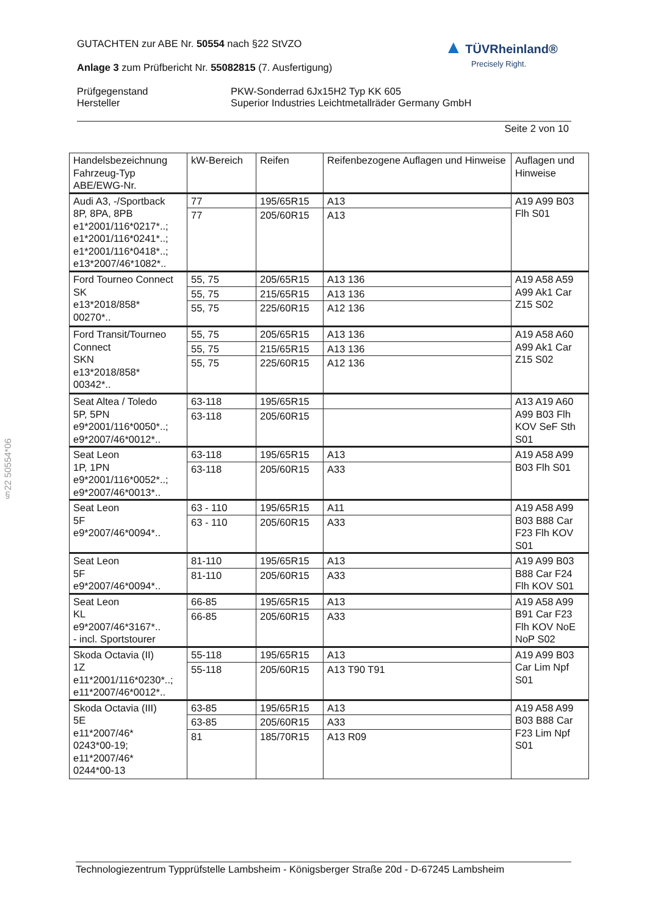GUTACHTEN zur ABE Nr. 50554 nach §22 StVZO
Anlage 3 zum Prüfbericht Nr. 55082815 (7. Ausfertigung)
Prüfgegenstand PKW-Sonderrad 6Jx15H2 Typ KK 605
Hersteller Superior Industries Leichtmetallräder Germany GmbH
Seite 2 von 10
▲ TÜVRheinland®
Precisely Right.
§22 50554*06
| Handelsbezeichnung Fahrzeug-Typ ABE/EWG-Nr. | kW-Bereich | Reifen | Reifenbezogene Auflagen und Hinweise | Auflagen und Hinweise |
| --- | --- | --- | --- | --- |
| Audi A3, -/Sportback 8P, 8PA, 8PB e1*2001/116*0217*..; e1*2001/116*0241*..; e1*2001/116*0418*..; e13*2007/46*1082*.. | 77 | 195/65R15 | A13 | A19 A99 B03 Flh S01 |
| | 77 | 205/60R15 | A13 | |
| Ford Tourneo Connect SK e13*2018/858* 00270*.. | 55, 75 | 205/65R15 | A13 136 | A19 A58 A59 A99 Ak1 Car Z15 S02 |
| | 55, 75 | 215/65R15 | A13 136 | |
| | 55, 75 | 225/60R15 | A12 136 | |
| Ford Transit/Tourneo Connect SKN e13*2018/858* 00342*.. | 55, 75 | 205/65R15 | A13 136 | A19 A58 A60 A99 Ak1 Car Z15 S02 |
| | 55, 75 | 215/65R15 | A13 136 | |
| | 55, 75 | 225/60R15 | A12 136 | |
| Seat Altea / Toledo 5P, 5PN e9*2001/116*0050*..; e9*2007/46*0012*.. | 63-118 | 195/65R15 | | A13 A19 A60 A99 B03 Flh KOV SeF Sth S01 |
| | 63-118 | 205/60R15 | | |
| Seat Leon 1P, 1PN e9*2001/116*0052*..; e9*2007/46*0013*.. | 63-118 | 195/65R15 | A13 | A19 A58 A99 B03 Flh S01 |
| | 63-118 | 205/60R15 | A33 | |
| Seat Leon 5F e9*2007/46*0094*.. | 63 - 110 | 195/65R15 | A11 | A19 A58 A99 B03 B88 Car F23 Flh KOV S01 |
| | 63 - 110 | 205/60R15 | A33 | |
| Seat Leon 5F e9*2007/46*0094*.. | 81-110 | 195/65R15 | A13 | A19 A99 B03 B88 Car F24 Flh KOV S01 |
| | 81-110 | 205/60R15 | A33 | |
| Seat Leon KL e9*2007/46*3167*.. - incl. Sportstourer | 66-85 | 195/65R15 | A13 | A19 A58 A99 B91 Car F23 Flh KOV NoE NoP S02 |
| | 66-85 | 205/60R15 | A33 | |
| Skoda Octavia (II) 1Z e11*2001/116*0230*..; e11*2007/46*0012*.. | 55-118 | 195/65R15 | A13 | A19 A99 B03 Car Lim Npf S01 |
| | 55-118 | 205/60R15 | A13 T90 T91 | |
| Skoda Octavia (III) 5E e11*2007/46* 0243*00-19; e11*2007/46* 0244*00-13 | 63-85 | 195/65R15 | A13 | A19 A58 A99 B03 B88 Car F23 Lim Npf S01 |
| | 63-85 | 205/60R15 | A33 | |
| | 81 | 185/70R15 | A13 R09 | |
Technologiezentrum Typprüfstelle Lambsheim - Königsberger Straße 20d - D-67245 Lambsheim